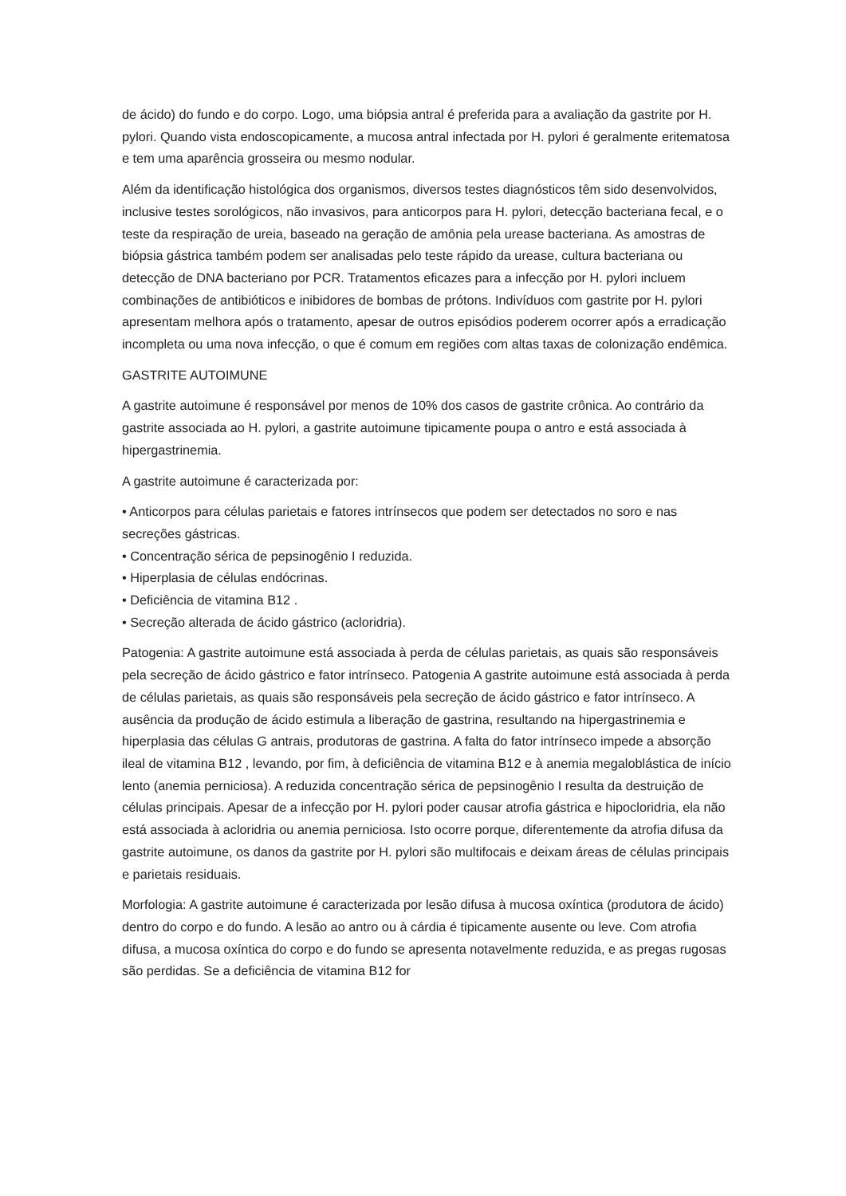de ácido) do fundo e do corpo. Logo, uma biópsia antral é preferida para a avaliação da gastrite por H. pylori. Quando vista endoscopicamente, a mucosa antral infectada por H. pylori é geralmente eritematosa e tem uma aparência grosseira ou mesmo nodular.
Além da identificação histológica dos organismos, diversos testes diagnósticos têm sido desenvolvidos, inclusive testes sorológicos, não invasivos, para anticorpos para H. pylori, detecção bacteriana fecal, e o teste da respiração de ureia, baseado na geração de amônia pela urease bacteriana. As amostras de biópsia gástrica também podem ser analisadas pelo teste rápido da urease, cultura bacteriana ou detecção de DNA bacteriano por PCR. Tratamentos eficazes para a infecção por H. pylori incluem combinações de antibióticos e inibidores de bombas de prótons. Indivíduos com gastrite por H. pylori apresentam melhora após o tratamento, apesar de outros episódios poderem ocorrer após a erradicação incompleta ou uma nova infecção, o que é comum em regiões com altas taxas de colonização endêmica.
GASTRITE AUTOIMUNE
A gastrite autoimune é responsável por menos de 10% dos casos de gastrite crônica. Ao contrário da gastrite associada ao H. pylori, a gastrite autoimune tipicamente poupa o antro e está associada à hipergastrinemia.
A gastrite autoimune é caracterizada por:
• Anticorpos para células parietais e fatores intrínsecos que podem ser detectados no soro e nas secreções gástricas.
• Concentração sérica de pepsinogênio I reduzida.
• Hiperplasia de células endócrinas.
• Deficiência de vitamina B12 .
• Secreção alterada de ácido gástrico (acloridria).
Patogenia: A gastrite autoimune está associada à perda de células parietais, as quais são responsáveis pela secreção de ácido gástrico e fator intrínseco. Patogenia A gastrite autoimune está associada à perda de células parietais, as quais são responsáveis pela secreção de ácido gástrico e fator intrínseco. A ausência da produção de ácido estimula a liberação de gastrina, resultando na hipergastrinemia e hiperplasia das células G antrais, produtoras de gastrina. A falta do fator intrínseco impede a absorção ileal de vitamina B12 , levando, por fim, à deficiência de vitamina B12 e à anemia megaloblástica de início lento (anemia perniciosa). A reduzida concentração sérica de pepsinogênio I resulta da destruição de células principais. Apesar de a infecção por H. pylori poder causar atrofia gástrica e hipocloridria, ela não está associada à acloridria ou anemia perniciosa. Isto ocorre porque, diferentemente da atrofia difusa da gastrite autoimune, os danos da gastrite por H. pylori são multifocais e deixam áreas de células principais e parietais residuais.
Morfologia: A gastrite autoimune é caracterizada por lesão difusa à mucosa oxíntica (produtora de ácido) dentro do corpo e do fundo. A lesão ao antro ou à cárdia é tipicamente ausente ou leve. Com atrofia difusa, a mucosa oxíntica do corpo e do fundo se apresenta notavelmente reduzida, e as pregas rugosas são perdidas. Se a deficiência de vitamina B12 for